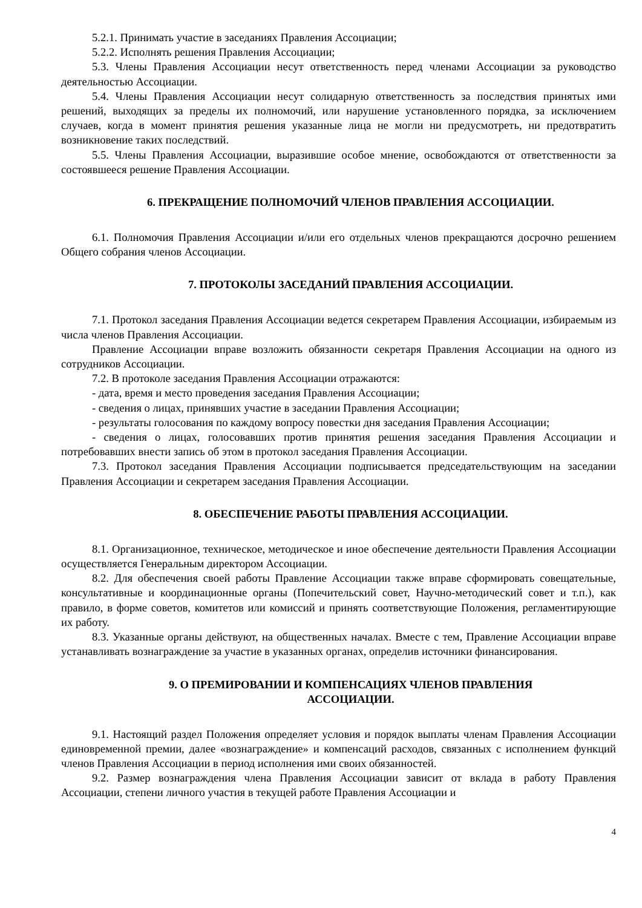5.2.1. Принимать участие в заседаниях Правления Ассоциации;
5.2.2. Исполнять решения Правления Ассоциации;
5.3. Члены Правления Ассоциации несут ответственность перед членами Ассоциации за руководство деятельностью Ассоциации.
5.4. Члены Правления Ассоциации несут солидарную ответственность за последствия принятых ими решений, выходящих за пределы их полномочий, или нарушение установленного порядка, за исключением случаев, когда в момент принятия решения указанные лица не могли ни предусмотреть, ни предотвратить возникновение таких последствий.
5.5. Члены Правления Ассоциации, выразившие особое мнение, освобождаются от ответственности за состоявшееся решение Правления Ассоциации.
6. ПРЕКРАЩЕНИЕ ПОЛНОМОЧИЙ ЧЛЕНОВ ПРАВЛЕНИЯ АССОЦИАЦИИ.
6.1. Полномочия Правления Ассоциации и/или его отдельных членов прекращаются досрочно решением Общего собрания членов Ассоциации.
7. ПРОТОКОЛЫ ЗАСЕДАНИЙ ПРАВЛЕНИЯ АССОЦИАЦИИ.
7.1. Протокол заседания Правления Ассоциации ведется секретарем Правления Ассоциации, избираемым из числа членов Правления Ассоциации.
Правление Ассоциации вправе возложить обязанности секретаря Правления Ассоциации на одного из сотрудников Ассоциации.
7.2. В протоколе заседания Правления Ассоциации отражаются:
- дата, время и место проведения заседания Правления Ассоциации;
- сведения о лицах, принявших участие в заседании Правления Ассоциации;
- результаты голосования по каждому вопросу повестки дня заседания Правления Ассоциации;
- сведения о лицах, голосовавших против принятия решения заседания Правления Ассоциации и потребовавших внести запись об этом в протокол заседания Правления Ассоциации.
7.3. Протокол заседания Правления Ассоциации подписывается председательствующим на заседании Правления Ассоциации и секретарем заседания Правления Ассоциации.
8. ОБЕСПЕЧЕНИЕ РАБОТЫ ПРАВЛЕНИЯ АССОЦИАЦИИ.
8.1. Организационное, техническое, методическое и иное обеспечение деятельности Правления Ассоциации осуществляется Генеральным директором Ассоциации.
8.2. Для обеспечения своей работы Правление Ассоциации также вправе сформировать совещательные, консультативные и координационные органы (Попечительский совет, Научно-методический совет и т.п.), как правило, в форме советов, комитетов или комиссий и принять соответствующие Положения, регламентирующие их работу.
8.3. Указанные органы действуют, на общественных началах. Вместе с тем, Правление Ассоциации вправе устанавливать вознаграждение за участие в указанных органах, определив источники финансирования.
9. О ПРЕМИРОВАНИИ И КОМПЕНСАЦИЯХ ЧЛЕНОВ ПРАВЛЕНИЯ
АССОЦИАЦИИ.
9.1. Настоящий раздел Положения определяет условия и порядок выплаты членам Правления Ассоциации единовременной премии, далее «вознаграждение» и компенсаций расходов, связанных с исполнением функций членов Правления Ассоциации в период исполнения ими своих обязанностей.
9.2. Размер вознаграждения члена Правления Ассоциации зависит от вклада в работу Правления Ассоциации, степени личного участия в текущей работе Правления Ассоциации и
4